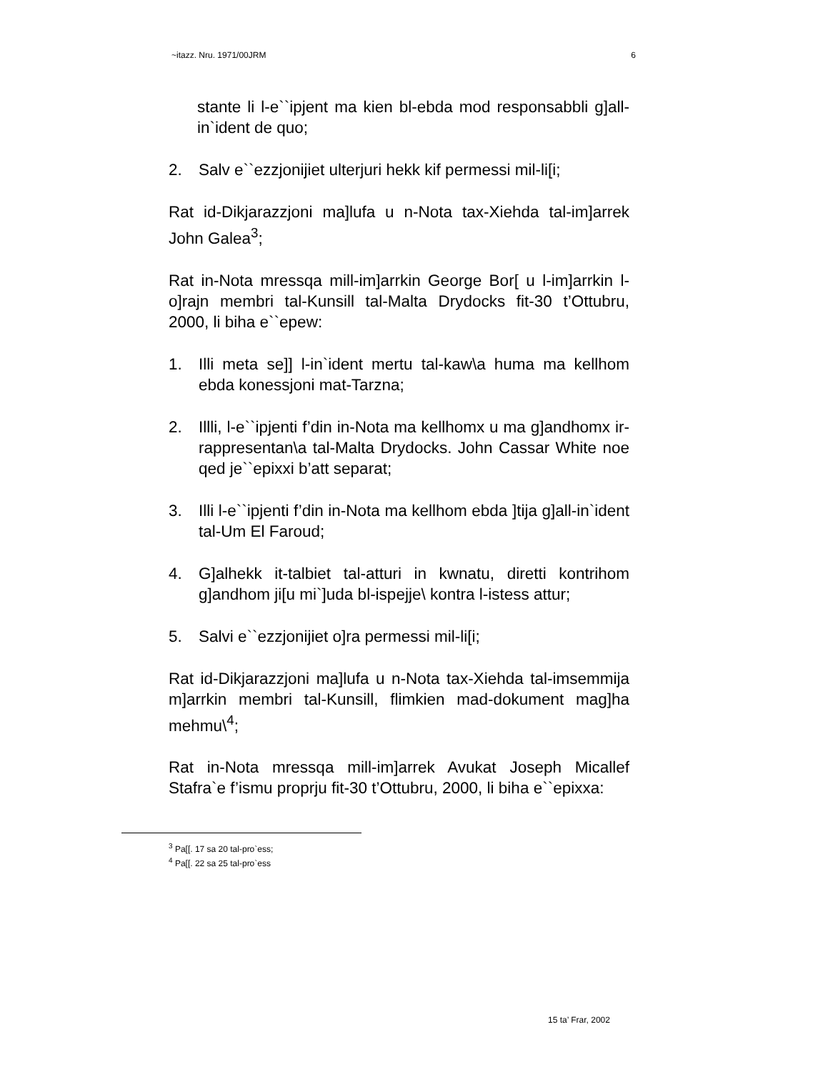~itazz. Nru. 1971/00JRM 6
stante li l-e``ipjent ma kien bl-ebda mod responsabbli g]all-in`ident de quo;
2. Salv e``ezzjonijiet ulterjuri hekk kif permessi mil-li[i;
Rat id-Dikjarazzjoni ma]lufa u n-Nota tax-Xiehda tal-im]arrek John Galea<sup>3</sup>;
Rat in-Nota mressqa mill-im]arrkin George Bor[ u l-im]arrkin l-o]rajn membri tal-Kunsill tal-Malta Drydocks fit-30 t’Ottubru, 2000, li biha e``epew:
1. Illi meta se]] l-in`ident mertu tal-kaw\a huma ma kellhom ebda konessjoni mat-Tarzna;
2. Illli, l-e``ipjenti f’din in-Nota ma kellhomx u ma g]andhomx ir-rappresentan\a tal-Malta Drydocks. John Cassar White noe qed je``epixxi b’att separat;
3. Illi l-e``ipjenti f’din in-Nota ma kellhom ebda ]tija g]all-in`ident tal-Um El Faroud;
4. G]alhekk it-talbiet tal-atturi in kwnatu, diretti kontrihom g]andhom ji[u mi`]uda bl-ispejje\ kontra l-istess attur;
5. Salvi e``ezzjonijiet o]ra permessi mil-li[i;
Rat id-Dikjarazzjoni ma]lufa u n-Nota tax-Xiehda tal-imsemmija m]arrkin membri tal-Kunsill, flimkien mad-dokument mag]ha mehmu\<sup>4</sup>;
Rat in-Nota mressqa mill-im]arrek Avukat Joseph Micallef Stafra`e f’ismu proprju fit-30 t’Ottubru, 2000, li biha e``epixxa:
<sup>3</sup> Pa[[. 17 sa 20 tal-pro`ess;
<sup>4</sup> Pa[[. 22 sa 25 tal-pro`ess
15 ta’ Frar, 2002